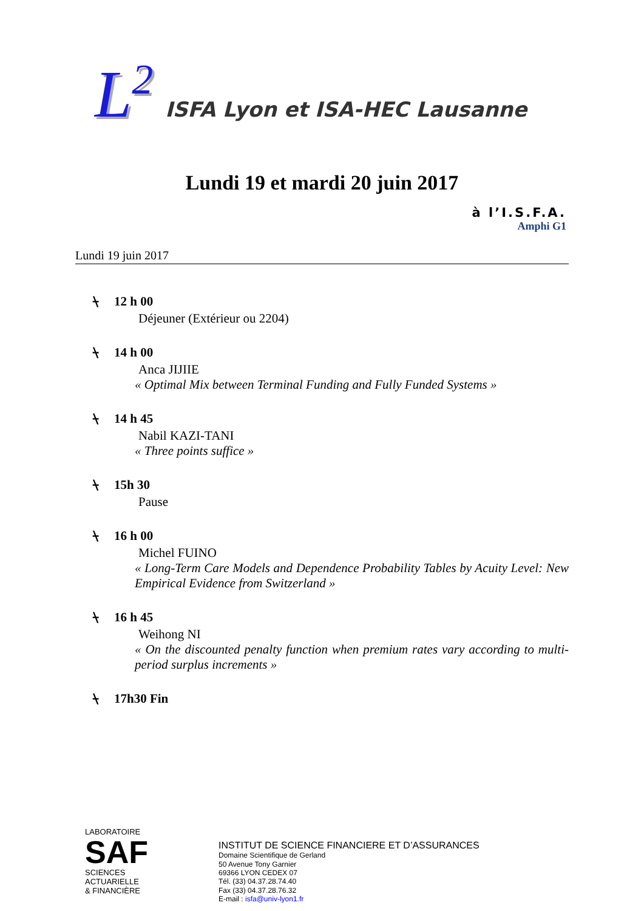L<sup>2</sup>
ISFA Lyon et ISA-HEC Lausanne
Lundi 19 et mardi 20 juin 2017
à l’I.S.F.A.
Amphi G1
Lundi 19 juin 2017
⍀ 12 h 00
Déjeuner (Extérieur ou 2204)
⍀ 14 h 00
Anca JIJIIE
« Optimal Mix between Terminal Funding and Fully Funded Systems »
⍀ 14 h 45
Nabil KAZI-TANI
« Three points suffice »
⍀ 15h 30
Pause
⍀ 16 h 00
Michel FUINO
« Long-Term Care Models and Dependence Probability Tables by Acuity Level: New Empirical Evidence from Switzerland »
⍀ 16 h 45
Weihong NI
« On the discounted penalty function when premium rates vary according to multi-period surplus increments »
⍀ 17h30 Fin
LABORATOIRE
SAF
SCIENCES ACTUARIELLE
& FINANCIÈRE
INSTITUT DE SCIENCE FINANCIERE ET D’ASSURANCES
Domaine Scientifique de Gerland
50 Avenue Tony Garnier
69366 LYON CEDEX 07
Tél. (33) 04.37.28.74.40
Fax (33) 04.37.28.76.32
E-mail : isfa@univ-lyon1.fr